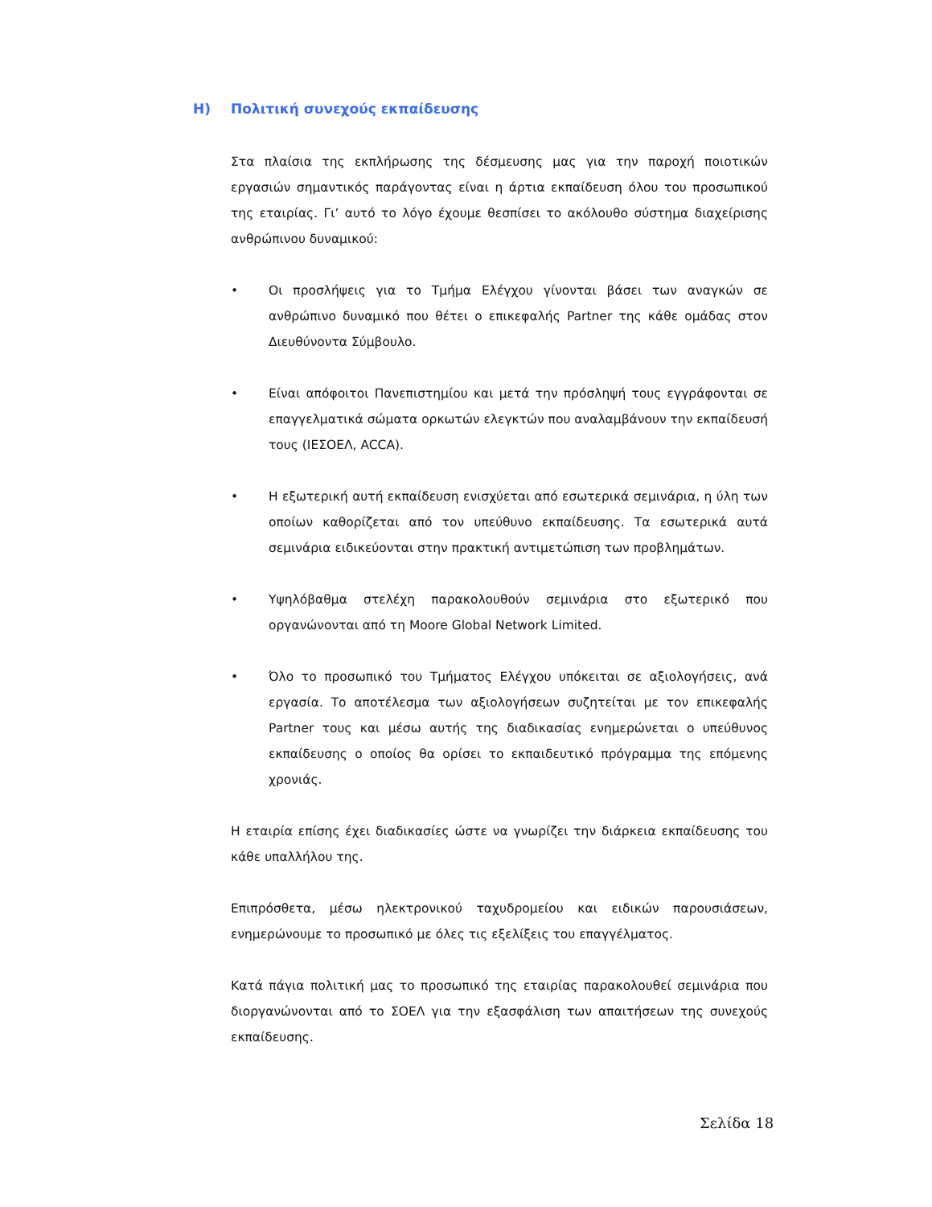Η) Πολιτική συνεχούς εκπαίδευσης
Στα πλαίσια της εκπλήρωσης της δέσμευσης μας για την παροχή ποιοτικών εργασιών σημαντικός παράγοντας είναι η άρτια εκπαίδευση όλου του προσωπικού της εταιρίας. Γι’ αυτό το λόγο έχουμε θεσπίσει το ακόλουθο σύστημα διαχείρισης ανθρώπινου δυναμικού:
• Οι προσλήψεις για το Τμήμα Ελέγχου γίνονται βάσει των αναγκών σε ανθρώπινο δυναμικό που θέτει ο επικεφαλής Partner της κάθε ομάδας στον Διευθύνοντα Σύμβουλο.
• Είναι απόφοιτοι Πανεπιστημίου και μετά την πρόσληψή τους εγγράφονται σε επαγγελματικά σώματα ορκωτών ελεγκτών που αναλαμβάνουν την εκπαίδευσή τους (ΙΕΣΟΕΛ, ACCA).
• Η εξωτερική αυτή εκπαίδευση ενισχύεται από εσωτερικά σεμινάρια, η ύλη των οποίων καθορίζεται από τον υπεύθυνο εκπαίδευσης. Τα εσωτερικά αυτά σεμινάρια ειδικεύονται στην πρακτική αντιμετώπιση των προβλημάτων.
• Υψηλόβαθμα στελέχη παρακολουθούν σεμινάρια στο εξωτερικό που οργανώνονται από τη Moore Global Network Limited.
• Όλο το προσωπικό του Τμήματος Ελέγχου υπόκειται σε αξιολογήσεις, ανά εργασία. Το αποτέλεσμα των αξιολογήσεων συζητείται με τον επικεφαλής Partner τους και μέσω αυτής της διαδικασίας ενημερώνεται ο υπεύθυνος εκπαίδευσης ο οποίος θα ορίσει το εκπαιδευτικό πρόγραμμα της επόμενης χρονιάς.
Η εταιρία επίσης έχει διαδικασίες ώστε να γνωρίζει την διάρκεια εκπαίδευσης του κάθε υπαλλήλου της.
Επιπρόσθετα, μέσω ηλεκτρονικού ταχυδρομείου και ειδικών παρουσιάσεων, ενημερώνουμε το προσωπικό με όλες τις εξελίξεις του επαγγέλματος.
Κατά πάγια πολιτική μας το προσωπικό της εταιρίας παρακολουθεί σεμινάρια που διοργανώνονται από το ΣΟΕΛ για την εξασφάλιση των απαιτήσεων της συνεχούς εκπαίδευσης.
Σελίδα 18